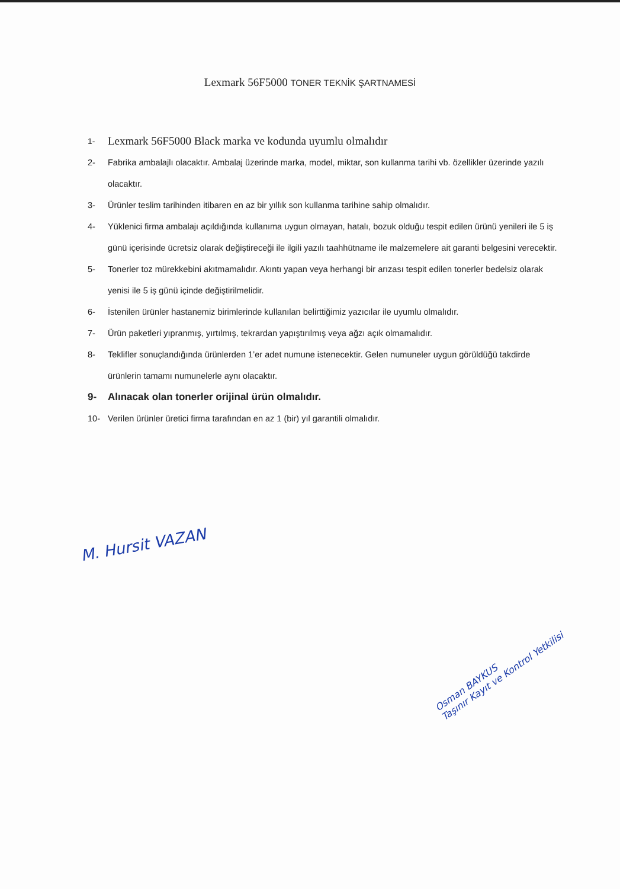Lexmark 56F5000 TONER TEKNİK ŞARTNAMESİ
1- Lexmark 56F5000 Black marka ve kodunda uyumlu olmalıdır
2- Fabrika ambalajlı olacaktır. Ambalaj üzerinde marka, model, miktar, son kullanma tarihi vb. özellikler üzerinde yazılı olacaktır.
3- Ürünler teslim tarihinden itibaren en az bir yıllık son kullanma tarihine sahip olmalıdır.
4- Yüklenici firma ambalajı açıldığında kullanıma uygun olmayan, hatalı, bozuk olduğu tespit edilen ürünü yenileri ile 5 iş günü içerisinde ücretsiz olarak değiştireceği ile ilgili yazılı taahhütname ile malzemelere ait garanti belgesini verecektir.
5- Tonerler toz mürekkebini akıtmamalıdır. Akıntı yapan veya herhangi bir arızası tespit edilen tonerler bedelsiz olarak yenisi ile 5 iş günü içinde değiştirilmelidir.
6- İstenilen ürünler hastanemiz birimlerinde kullanılan belirttiğimiz yazıcılar ile uyumlu olmalıdır.
7- Ürün paketleri yıpranmış, yırtılmış, tekrardan yapıştırılmış veya ağzı açık olmamalıdır.
8- Teklifler sonuçlandığında ürünlerden 1’er adet numune istenecektir. Gelen numuneler uygun görüldüğü takdirde ürünlerin tamamı numunelerle aynı olacaktır.
9- Alınacak olan tonerler orijinal ürün olmalıdır.
10- Verilen ürünler üretici firma tarafından en az 1 (bir) yıl garantili olmalıdır.
M. Hursit VAZAN
Osman BAYKUS
Taşınır Kayıt ve Kontrol Yetkilisi